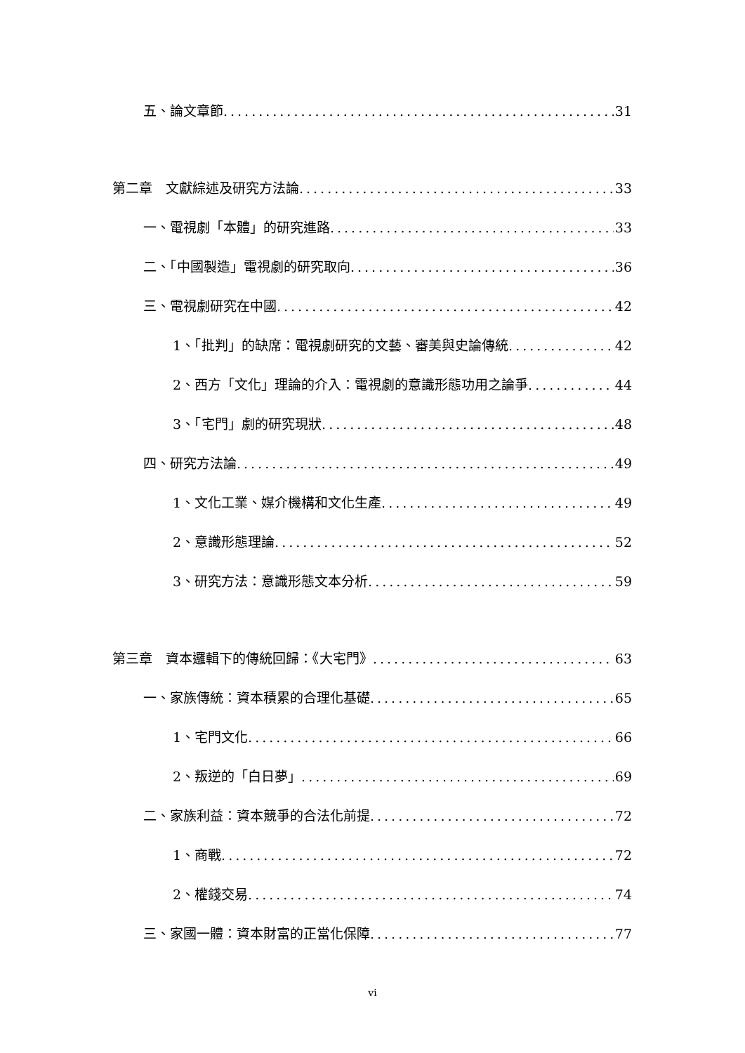五、論文章節 31
第二章　文獻綜述及研究方法論 33
一、電視劇「本體」的研究進路 33
二、「中國製造」電視劇的研究取向 36
三、電視劇研究在中國 42
1、「批判」的缺席：電視劇研究的文藝、審美與史論傳統 42
2、西方「文化」理論的介入：電視劇的意識形態功用之論爭 44
3、「宅門」劇的研究現狀 48
四、研究方法論 49
1、文化工業、媒介機構和文化生產 49
2、意識形態理論 52
3、研究方法：意識形態文本分析 59
第三章　資本邏輯下的傳統回歸：《大宅門》 63
一、家族傳統：資本積累的合理化基礎 65
1、宅門文化 66
2、叛逆的「白日夢」 69
二、家族利益：資本競爭的合法化前提 72
1、商戰 72
2、權錢交易 74
三、家國一體：資本財富的正當化保障 77
vi